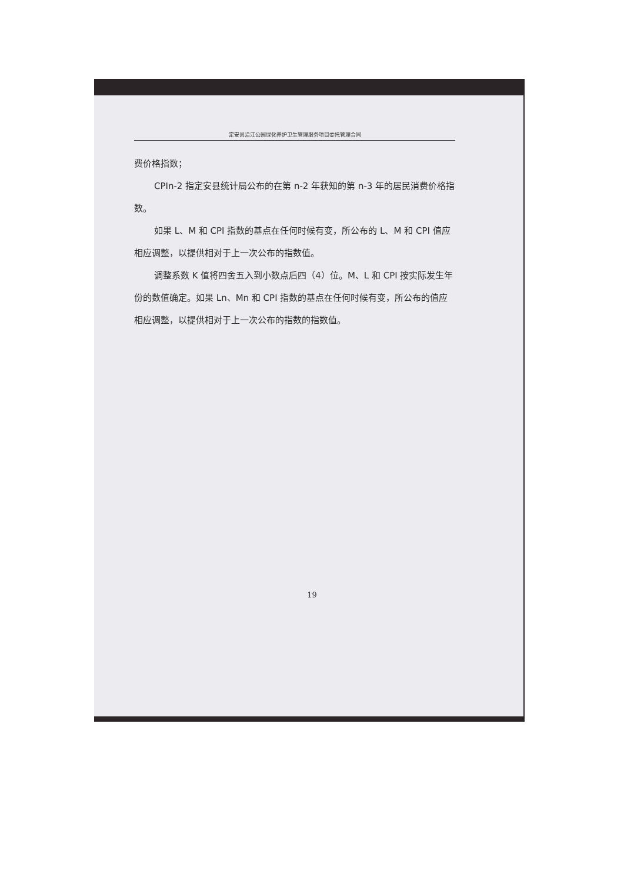定安县沿江公园绿化养护卫生管理服务项目委托管理合同
费价格指数；
CPIn-2 指定安县统计局公布的在第 n-2 年获知的第 n-3 年的居民消费价格指数。
如果 L、M 和 CPI 指数的基点在任何时候有变，所公布的 L、M 和 CPI 值应相应调整，以提供相对于上一次公布的指数值。
调整系数 K 值将四舍五入到小数点后四（4）位。M、L 和 CPI 按实际发生年份的数值确定。如果 Ln、Mn 和 CPI 指数的基点在任何时候有变，所公布的值应相应调整，以提供相对于上一次公布的指数的指数值。
19